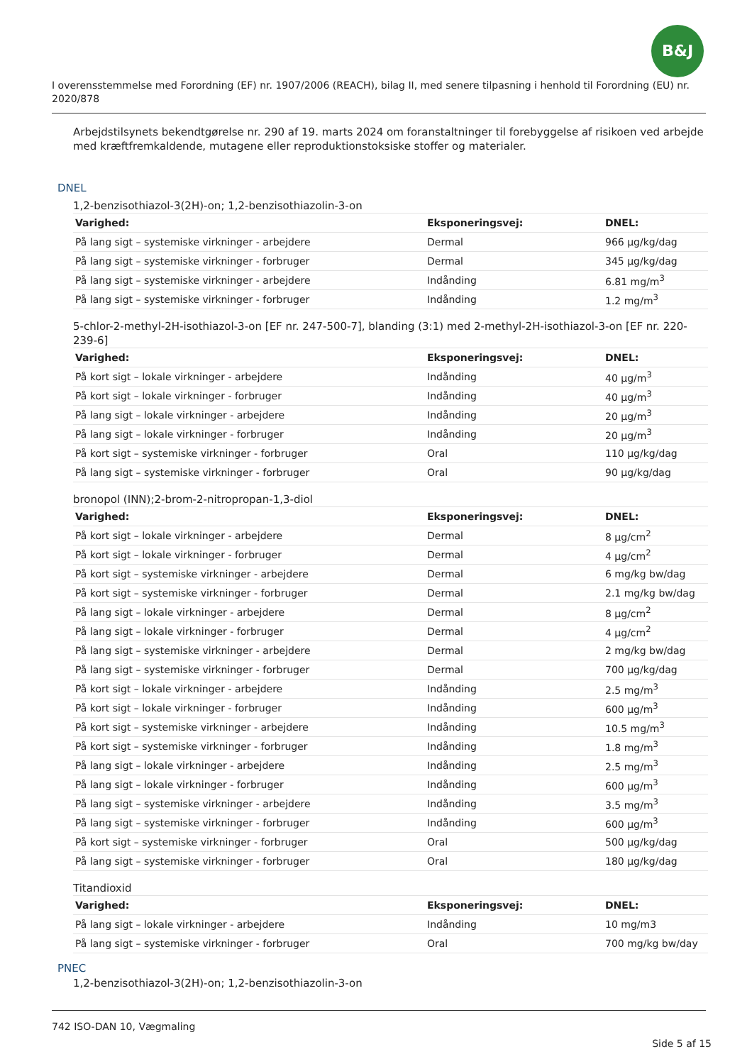B&J
I overensstemmelse med Forordning (EF) nr. 1907/2006 (REACH), bilag II, med senere tilpasning i henhold til Forordning (EU) nr. 2020/878
Arbejdstilsynets bekendtgørelse nr. 290 af 19. marts 2024 om foranstaltninger til forebyggelse af risikoen ved arbejde med kræftfremkaldende, mutagene eller reproduktionstoksiske stoffer og materialer.
DNEL
1,2-benzisothiazol-3(2H)-on; 1,2-benzisothiazolin-3-on
| Varighed: | Eksponeringsvej: | DNEL: |
| --- | --- | --- |
| På lang sigt – systemiske virkninger - arbejdere | Dermal | 966 µg/kg/dag |
| På lang sigt – systemiske virkninger - forbruger | Dermal | 345 µg/kg/dag |
| På lang sigt – systemiske virkninger - arbejdere | Indånding | 6.81 mg/m<sup>3</sup> |
| På lang sigt – systemiske virkninger - forbruger | Indånding | 1.2 mg/m<sup>3</sup> |
5-chlor-2-methyl-2H-isothiazol-3-on [EF nr. 247-500-7], blanding (3:1) med 2-methyl-2H-isothiazol-3-on [EF nr. 220-239-6]
| Varighed: | Eksponeringsvej: | DNEL: |
| --- | --- | --- |
| På kort sigt – lokale virkninger - arbejdere | Indånding | 40 µg/m<sup>3</sup> |
| På kort sigt – lokale virkninger - forbruger | Indånding | 40 µg/m<sup>3</sup> |
| På lang sigt – lokale virkninger - arbejdere | Indånding | 20 µg/m<sup>3</sup> |
| På lang sigt – lokale virkninger - forbruger | Indånding | 20 µg/m<sup>3</sup> |
| På kort sigt – systemiske virkninger - forbruger | Oral | 110 µg/kg/dag |
| På lang sigt – systemiske virkninger - forbruger | Oral | 90 µg/kg/dag |
bronopol (INN);2-brom-2-nitropropan-1,3-diol
| Varighed: | Eksponeringsvej: | DNEL: |
| --- | --- | --- |
| På kort sigt – lokale virkninger - arbejdere | Dermal | 8 µg/cm<sup>2</sup> |
| På kort sigt – lokale virkninger - forbruger | Dermal | 4 µg/cm<sup>2</sup> |
| På kort sigt – systemiske virkninger - arbejdere | Dermal | 6 mg/kg bw/dag |
| På kort sigt – systemiske virkninger - forbruger | Dermal | 2.1 mg/kg bw/dag |
| På lang sigt – lokale virkninger - arbejdere | Dermal | 8 µg/cm<sup>2</sup> |
| På lang sigt – lokale virkninger - forbruger | Dermal | 4 µg/cm<sup>2</sup> |
| På lang sigt – systemiske virkninger - arbejdere | Dermal | 2 mg/kg bw/dag |
| På lang sigt – systemiske virkninger - forbruger | Dermal | 700 µg/kg/dag |
| På kort sigt – lokale virkninger - arbejdere | Indånding | 2.5 mg/m<sup>3</sup> |
| På kort sigt – lokale virkninger - forbruger | Indånding | 600 µg/m<sup>3</sup> |
| På kort sigt – systemiske virkninger - arbejdere | Indånding | 10.5 mg/m<sup>3</sup> |
| På kort sigt – systemiske virkninger - forbruger | Indånding | 1.8 mg/m<sup>3</sup> |
| På lang sigt – lokale virkninger - arbejdere | Indånding | 2.5 mg/m<sup>3</sup> |
| På lang sigt – lokale virkninger - forbruger | Indånding | 600 µg/m<sup>3</sup> |
| På lang sigt – systemiske virkninger - arbejdere | Indånding | 3.5 mg/m<sup>3</sup> |
| På lang sigt – systemiske virkninger - forbruger | Indånding | 600 µg/m<sup>3</sup> |
| På kort sigt – systemiske virkninger - forbruger | Oral | 500 µg/kg/dag |
| På lang sigt – systemiske virkninger - forbruger | Oral | 180 µg/kg/dag |
Titandioxid
| Varighed: | Eksponeringsvej: | DNEL: |
| --- | --- | --- |
| På lang sigt – lokale virkninger - arbejdere | Indånding | 10 mg/m3 |
| På lang sigt – systemiske virkninger - forbruger | Oral | 700 mg/kg bw/day |
PNEC
1,2-benzisothiazol-3(2H)-on; 1,2-benzisothiazolin-3-on
742 ISO-DAN 10, Vægmaling
Side 5 af 15